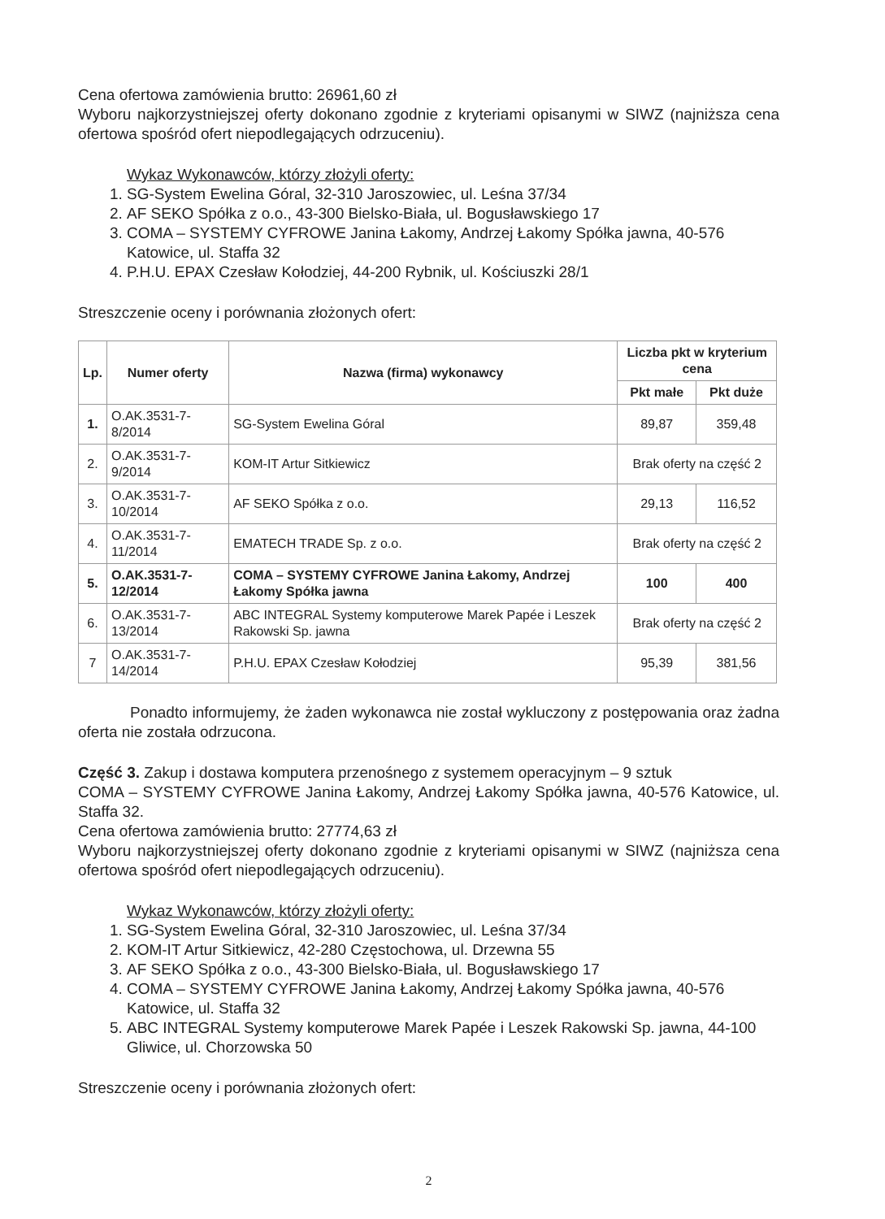Cena ofertowa zamówienia brutto: 26961,60 zł
Wyboru najkorzystniejszej oferty dokonano zgodnie z kryteriami opisanymi w SIWZ (najniższa cena ofertowa spośród ofert niepodlegających odrzuceniu).
Wykaz Wykonawców, którzy złożyli oferty:
1. SG-System Ewelina Góral, 32-310 Jaroszowiec, ul. Leśna 37/34
2. AF SEKO Spółka z o.o., 43-300 Bielsko-Biała, ul. Bogusławskiego 17
3. COMA – SYSTEMY CYFROWE Janina Łakomy, Andrzej Łakomy Spółka jawna, 40-576 Katowice, ul. Staffa 32
4. P.H.U. EPAX Czesław Kołodziej, 44-200 Rybnik, ul. Kościuszki 28/1
Streszczenie oceny i porównania złożonych ofert:
| Lp. | Numer oferty | Nazwa (firma) wykonawcy | Liczba pkt w kryterium cena | |
| --- | --- | --- | --- | --- |
| | | | Pkt małe | Pkt duże |
| 1. | O.AK.3531-7-8/2014 | SG-System Ewelina Góral | 89,87 | 359,48 |
| 2. | O.AK.3531-7-9/2014 | KOM-IT Artur Sitkiewicz | Brak oferty na część 2 | |
| 3. | O.AK.3531-7-10/2014 | AF SEKO Spółka z o.o. | 29,13 | 116,52 |
| 4. | O.AK.3531-7-11/2014 | EMATECH TRADE Sp. z o.o. | Brak oferty na część 2 | |
| 5. | O.AK.3531-7-12/2014 | COMA – SYSTEMY CYFROWE Janina Łakomy, Andrzej Łakomy Spółka jawna | 100 | 400 |
| 6. | O.AK.3531-7-13/2014 | ABC INTEGRAL Systemy komputerowe Marek Papée i Leszek Rakowski Sp. jawna | Brak oferty na część 2 | |
| 7 | O.AK.3531-7-14/2014 | P.H.U. EPAX Czesław Kołodziej | 95,39 | 381,56 |
Ponadto informujemy, że żaden wykonawca nie został wykluczony z postępowania oraz żadna oferta nie została odrzucona.
Część 3. Zakup i dostawa komputera przenośnego z systemem operacyjnym – 9 sztuk
COMA – SYSTEMY CYFROWE Janina Łakomy, Andrzej Łakomy Spółka jawna, 40-576 Katowice, ul. Staffa 32.
Cena ofertowa zamówienia brutto: 27774,63 zł
Wyboru najkorzystniejszej oferty dokonano zgodnie z kryteriami opisanymi w SIWZ (najniższa cena ofertowa spośród ofert niepodlegających odrzuceniu).
Wykaz Wykonawców, którzy złożyli oferty:
1. SG-System Ewelina Góral, 32-310 Jaroszowiec, ul. Leśna 37/34
2. KOM-IT Artur Sitkiewicz, 42-280 Częstochowa, ul. Drzewna 55
3. AF SEKO Spółka z o.o., 43-300 Bielsko-Biała, ul. Bogusławskiego 17
4. COMA – SYSTEMY CYFROWE Janina Łakomy, Andrzej Łakomy Spółka jawna, 40-576 Katowice, ul. Staffa 32
5. ABC INTEGRAL Systemy komputerowe Marek Papée i Leszek Rakowski Sp. jawna, 44-100 Gliwice, ul. Chorzowska 50
Streszczenie oceny i porównania złożonych ofert:
2